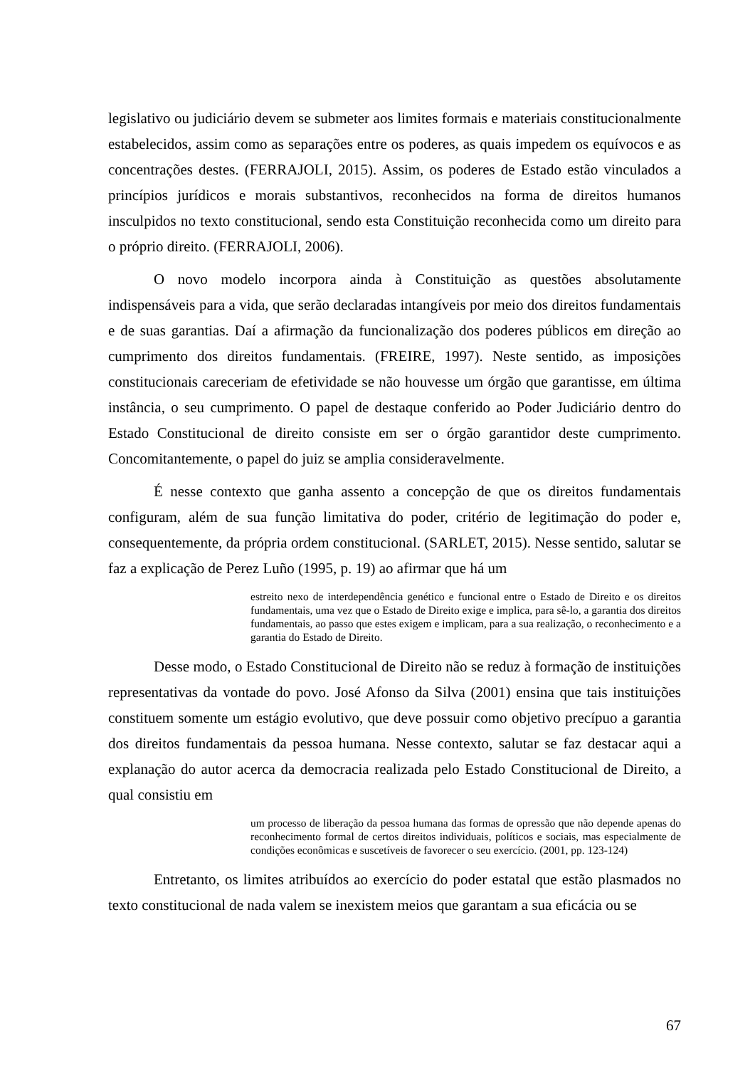legislativo ou judiciário devem se submeter aos limites formais e materiais constitucionalmente estabelecidos, assim como as separações entre os poderes, as quais impedem os equívocos e as concentrações destes. (FERRAJOLI, 2015). Assim, os poderes de Estado estão vinculados a princípios jurídicos e morais substantivos, reconhecidos na forma de direitos humanos insculpidos no texto constitucional, sendo esta Constituição reconhecida como um direito para o próprio direito. (FERRAJOLI, 2006).
O novo modelo incorpora ainda à Constituição as questões absolutamente indispensáveis para a vida, que serão declaradas intangíveis por meio dos direitos fundamentais e de suas garantias. Daí a afirmação da funcionalização dos poderes públicos em direção ao cumprimento dos direitos fundamentais. (FREIRE, 1997). Neste sentido, as imposições constitucionais careceriam de efetividade se não houvesse um órgão que garantisse, em última instância, o seu cumprimento. O papel de destaque conferido ao Poder Judiciário dentro do Estado Constitucional de direito consiste em ser o órgão garantidor deste cumprimento. Concomitantemente, o papel do juiz se amplia consideravelmente.
É nesse contexto que ganha assento a concepção de que os direitos fundamentais configuram, além de sua função limitativa do poder, critério de legitimação do poder e, consequentemente, da própria ordem constitucional. (SARLET, 2015). Nesse sentido, salutar se faz a explicação de Perez Luño (1995, p. 19) ao afirmar que há um
estreito nexo de interdependência genético e funcional entre o Estado de Direito e os direitos fundamentais, uma vez que o Estado de Direito exige e implica, para sê-lo, a garantia dos direitos fundamentais, ao passo que estes exigem e implicam, para a sua realização, o reconhecimento e a garantia do Estado de Direito.
Desse modo, o Estado Constitucional de Direito não se reduz à formação de instituições representativas da vontade do povo. José Afonso da Silva (2001) ensina que tais instituições constituem somente um estágio evolutivo, que deve possuir como objetivo precípuo a garantia dos direitos fundamentais da pessoa humana. Nesse contexto, salutar se faz destacar aqui a explanação do autor acerca da democracia realizada pelo Estado Constitucional de Direito, a qual consistiu em
um processo de liberação da pessoa humana das formas de opressão que não depende apenas do reconhecimento formal de certos direitos individuais, políticos e sociais, mas especialmente de condições econômicas e suscetíveis de favorecer o seu exercício. (2001, pp. 123-124)
Entretanto, os limites atribuídos ao exercício do poder estatal que estão plasmados no texto constitucional de nada valem se inexistem meios que garantam a sua eficácia ou se
67